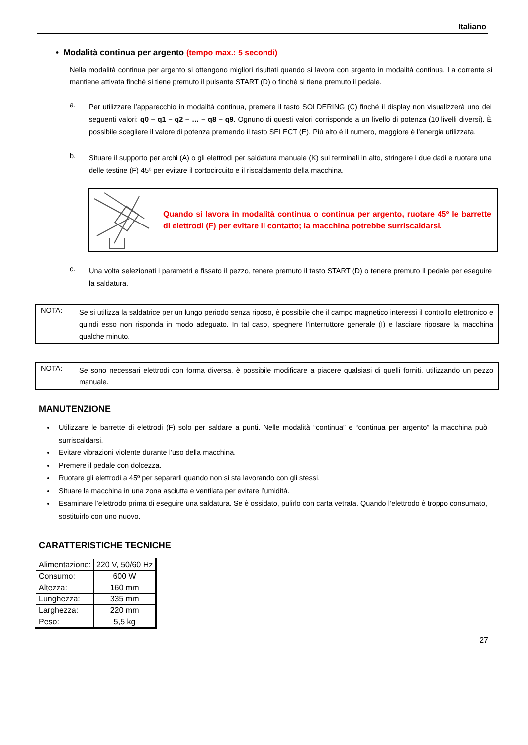Italiano
• Modalità continua per argento (tempo max.: 5 secondi)
Nella modalità continua per argento si ottengono migliori risultati quando si lavora con argento in modalità continua. La corrente si mantiene attivata finché si tiene premuto il pulsante START (D) o finché si tiene premuto il pedale.
a.
Per utilizzare l’apparecchio in modalità continua, premere il tasto SOLDERING (C) finché il display non visualizzerà uno dei seguenti valori: q0 – q1 – q2 – … – q8 – q9. Ognuno di questi valori corrisponde a un livello di potenza (10 livelli diversi). È possibile scegliere il valore di potenza premendo il tasto SELECT (E). Più alto è il numero, maggiore è l’energia utilizzata.
b.
Situare il supporto per archi (A) o gli elettrodi per saldatura manuale (K) sui terminali in alto, stringere i due dadi e ruotare una delle testine (F) 45º per evitare il cortocircuito e il riscaldamento della macchina.
Quando si lavora in modalità continua o continua per argento, ruotare 45º le barrette di elettrodi (F) per evitare il contatto; la macchina potrebbe surriscaldarsi.
c.
Una volta selezionati i parametri e fissato il pezzo, tenere premuto il tasto START (D) o tenere premuto il pedale per eseguire la saldatura.
NOTA:
Se si utilizza la saldatrice per un lungo periodo senza riposo, è possibile che il campo magnetico interessi il controllo elettronico e quindi esso non risponda in modo adeguato. In tal caso, spegnere l’interruttore generale (I) e lasciare riposare la macchina qualche minuto.
NOTA:
Se sono necessari elettrodi con forma diversa, è possibile modificare a piacere qualsiasi di quelli forniti, utilizzando un pezzo manuale.
MANUTENZIONE
Utilizzare le barrette di elettrodi (F) solo per saldare a punti. Nelle modalità “continua” e “continua per argento” la macchina può surriscaldarsi.
Evitare vibrazioni violente durante l’uso della macchina.
Premere il pedale con dolcezza.
Ruotare gli elettrodi a 45º per separarli quando non si sta lavorando con gli stessi.
Situare la macchina in una zona asciutta e ventilata per evitare l’umidità.
Esaminare l’elettrodo prima di eseguire una saldatura. Se è ossidato, pulirlo con carta vetrata. Quando l’elettrodo è troppo consumato, sostituirlo con uno nuovo.
CARATTERISTICHE TECNICHE
| Alimentazione: | 220 V, 50/60 Hz |
| Consumo: | 600 W |
| Altezza: | 160 mm |
| Lunghezza: | 335 mm |
| Larghezza: | 220 mm |
| Peso: | 5,5 kg |
27